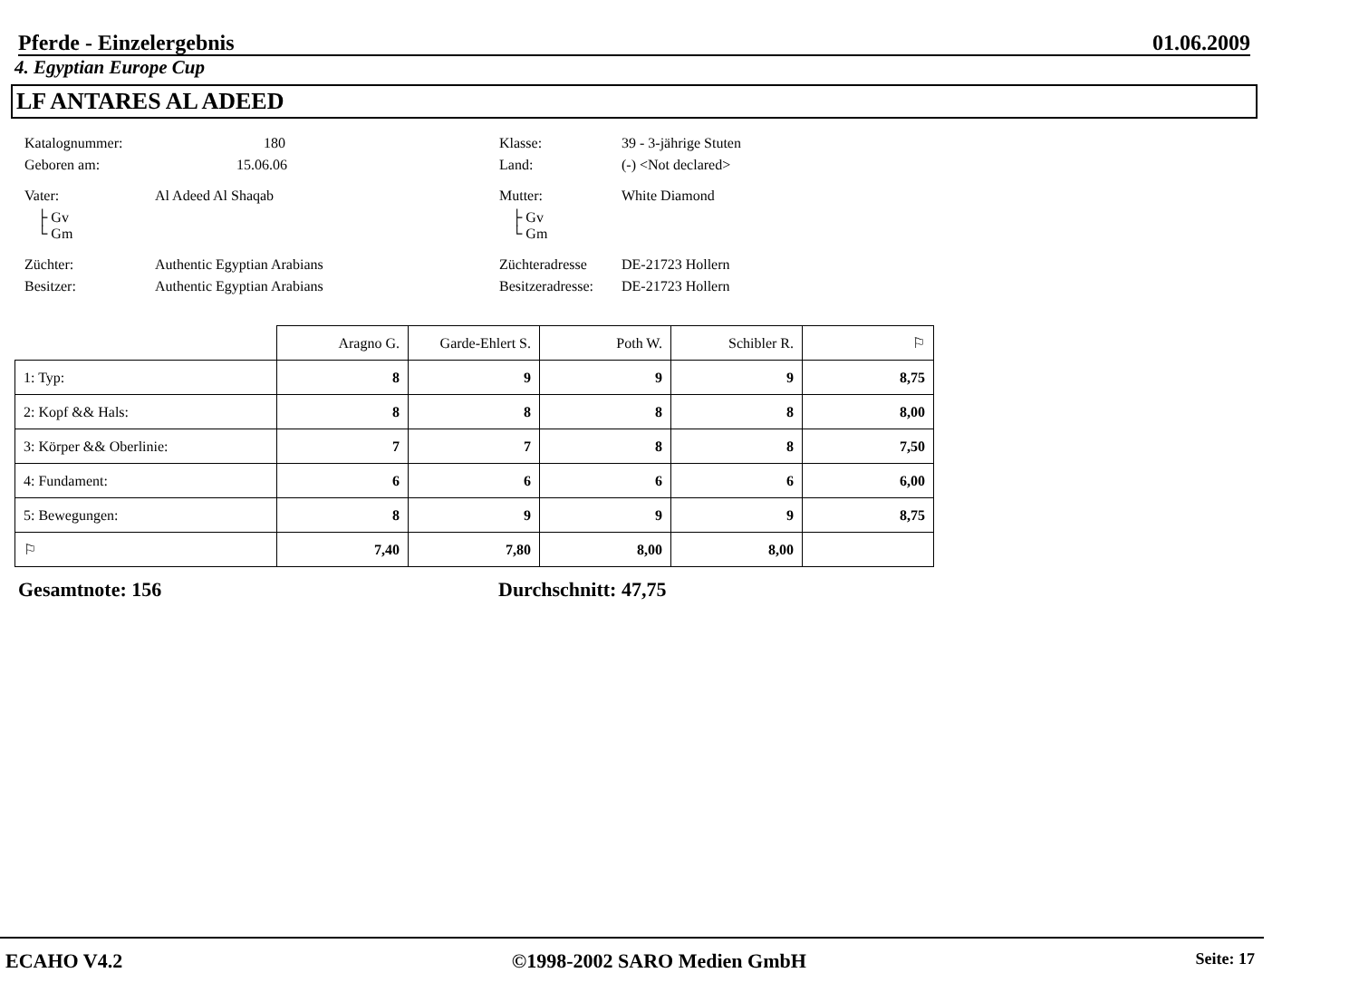Pferde - Einzelergebnis 01.06.2009
4. Egyptian Europe Cup
LF ANTARES AL ADEED
Katalognummer:
180
Klasse:
39 - 3-jährige Stuten
Geboren am:
15.06.06
Land:
(-) <Not declared>
Vater:
Al Adeed Al Shaqab
Mutter:
White Diamond
├ Gv
└ Gm
├ Gv
└ Gm
Züchter:
Authentic Egyptian Arabians
Züchteradresse
DE-21723 Hollern
Besitzer:
Authentic Egyptian Arabians
Besitzeradresse:
DE-21723 Hollern
| | Aragno G. | Garde-Ehlert S. | Poth W. | Schibler R. | ⚐ |
| 1: Typ: | 8 | 9 | 9 | 9 | 8,75 |
| 2: Kopf && Hals: | 8 | 8 | 8 | 8 | 8,00 |
| 3: Körper && Oberlinie: | 7 | 7 | 8 | 8 | 7,50 |
| 4: Fundament: | 6 | 6 | 6 | 6 | 6,00 |
| 5: Bewegungen: | 8 | 9 | 9 | 9 | 8,75 |
| ⚐ | 7,40 | 7,80 | 8,00 | 8,00 | |
Gesamtnote: 156 Durchschnitt: 47,75
ECAHO V4.2 ©1998-2002 SARO Medien GmbH Seite: 17